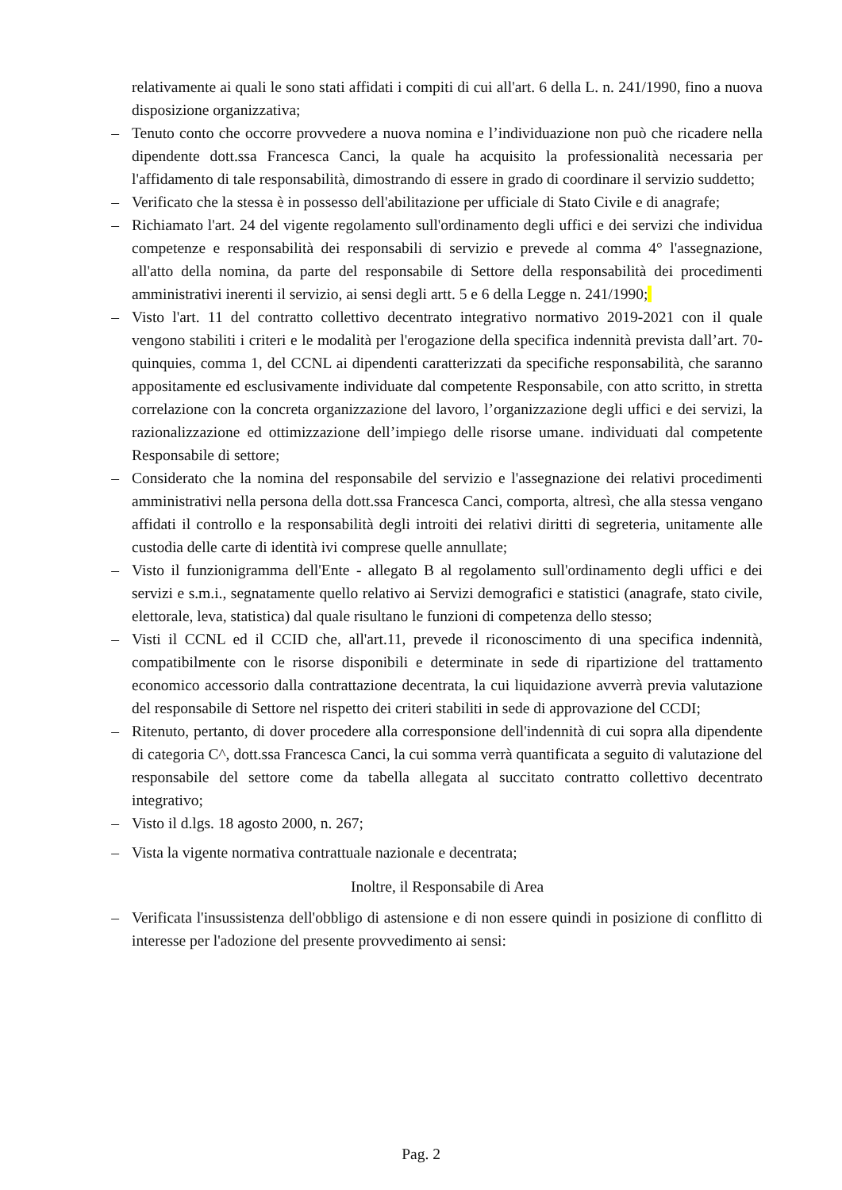relativamente ai quali le sono stati affidati i compiti di cui all'art. 6 della L. n. 241/1990, fino a nuova disposizione organizzativa;
– Tenuto conto che occorre provvedere a nuova nomina e l’individuazione non può che ricadere nella dipendente dott.ssa Francesca Canci, la quale ha acquisito la professionalità necessaria per l'affidamento di tale responsabilità, dimostrando di essere in grado di coordinare il servizio suddetto;
– Verificato che la stessa è in possesso dell'abilitazione per ufficiale di Stato Civile e di anagrafe;
– Richiamato l'art. 24 del vigente regolamento sull'ordinamento degli uffici e dei servizi che individua competenze e responsabilità dei responsabili di servizio e prevede al comma 4° l'assegnazione, all'atto della nomina, da parte del responsabile di Settore della responsabilità dei procedimenti amministrativi inerenti il servizio, ai sensi degli artt. 5 e 6 della Legge n. 241/1990;
– Visto l'art. 11 del contratto collettivo decentrato integrativo normativo 2019-2021 con il quale vengono stabiliti i criteri e le modalità per l'erogazione della specifica indennità prevista dall’art. 70-quinquies, comma 1, del CCNL ai dipendenti caratterizzati da specifiche responsabilità, che saranno appositamente ed esclusivamente individuate dal competente Responsabile, con atto scritto, in stretta correlazione con la concreta organizzazione del lavoro, l’organizzazione degli uffici e dei servizi, la razionalizzazione ed ottimizzazione dell’impiego delle risorse umane. individuati dal competente Responsabile di settore;
– Considerato che la nomina del responsabile del servizio e l'assegnazione dei relativi procedimenti amministrativi nella persona della dott.ssa Francesca Canci, comporta, altresì, che alla stessa vengano affidati il controllo e la responsabilità degli introiti dei relativi diritti di segreteria, unitamente alle custodia delle carte di identità ivi comprese quelle annullate;
– Visto il funzionigramma dell'Ente - allegato B al regolamento sull'ordinamento degli uffici e dei servizi e s.m.i., segnatamente quello relativo ai Servizi demografici e statistici (anagrafe, stato civile, elettorale, leva, statistica) dal quale risultano le funzioni di competenza dello stesso;
– Visti il CCNL ed il CCID che, all'art.11, prevede il riconoscimento di una specifica indennità, compatibilmente con le risorse disponibili e determinate in sede di ripartizione del trattamento economico accessorio dalla contrattazione decentrata, la cui liquidazione avverrà previa valutazione del responsabile di Settore nel rispetto dei criteri stabiliti in sede di approvazione del CCDI;
– Ritenuto, pertanto, di dover procedere alla corresponsione dell'indennità di cui sopra alla dipendente di categoria C^, dott.ssa Francesca Canci, la cui somma verrà quantificata a seguito di valutazione del responsabile del settore come da tabella allegata al succitato contratto collettivo decentrato integrativo;
– Visto il d.lgs. 18 agosto 2000, n. 267;
– Vista la vigente normativa contrattuale nazionale e decentrata;
Inoltre, il Responsabile di Area
– Verificata l'insussistenza dell'obbligo di astensione e di non essere quindi in posizione di conflitto di interesse per l'adozione del presente provvedimento ai sensi:
Pag. 2